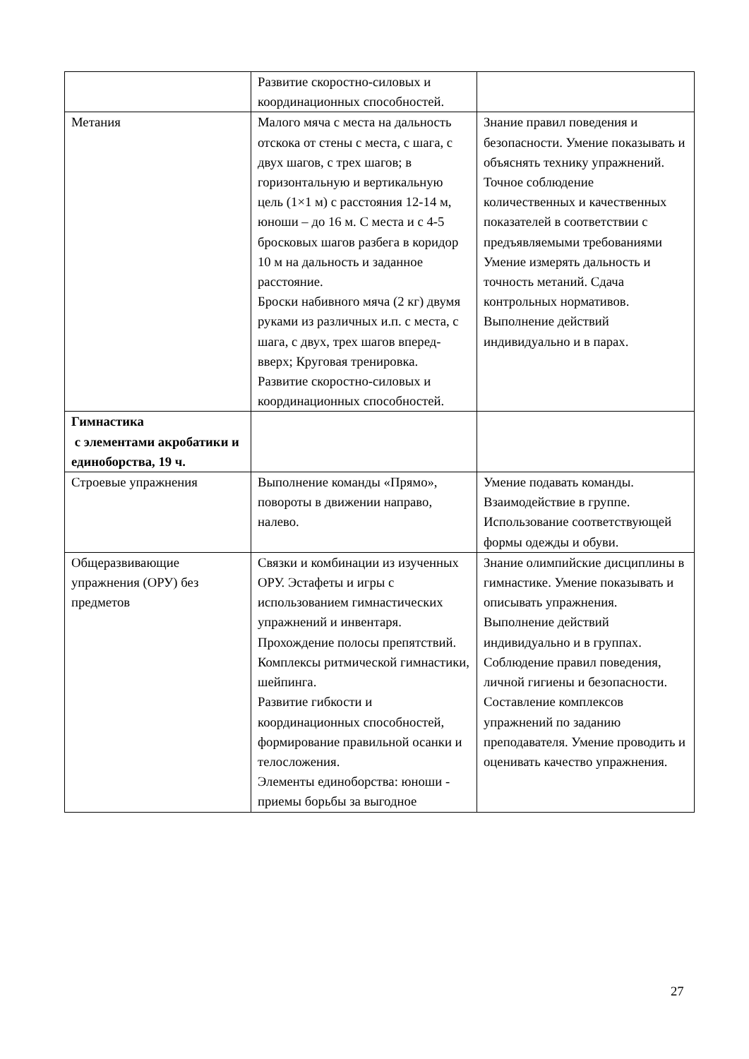| | Развитие скоростно-силовых и координационных способностей. | |
| Метания | Малого мяча с места на дальность отскока от стены с места, с шага, с двух шагов, с трех шагов; в горизонтальную и вертикальную цель (1×1 м) с расстояния 12-14 м, юноши – до 16 м. С места и с 4-5 бросковых шагов разбега в коридор 10 м на дальность и заданное расстояние. Броски набивного мяча (2 кг) двумя руками из различных и.п. с места, с шага, с двух, трех шагов вперед-вверх; Круговая тренировка. Развитие скоростно-силовых и координационных способностей. | Знание правил поведения и безопасности. Умение показывать и объяснять технику упражнений. Точное соблюдение количественных и качественных показателей в соответствии с предъявляемыми требованиями Умение измерять дальность и точность метаний. Сдача контрольных нормативов. Выполнение действий индивидуально и в парах. |
| Гимнастика с элементами акробатики и единоборства, 19 ч. | | |
| Строевые упражнения | Выполнение команды «Прямо», повороты в движении направо, налево. | Умение подавать команды. Взаимодействие в группе. Использование соответствующей формы одежды и обуви. |
| Общеразвивающие упражнения (ОРУ) без предметов | Связки и комбинации из изученных ОРУ. Эстафеты и игры с использованием гимнастических упражнений и инвентаря. Прохождение полосы препятствий. Комплексы ритмической гимнастики, шейпинга. Развитие гибкости и координационных способностей, формирование правильной осанки и телосложения. Элементы единоборства: юноши - приемы борьбы за выгодное | Знание олимпийские дисциплины в гимнастике. Умение показывать и описывать упражнения. Выполнение действий индивидуально и в группах. Соблюдение правил поведения, личной гигиены и безопасности. Составление комплексов упражнений по заданию преподавателя. Умение проводить и оценивать качество упражнения. |
27